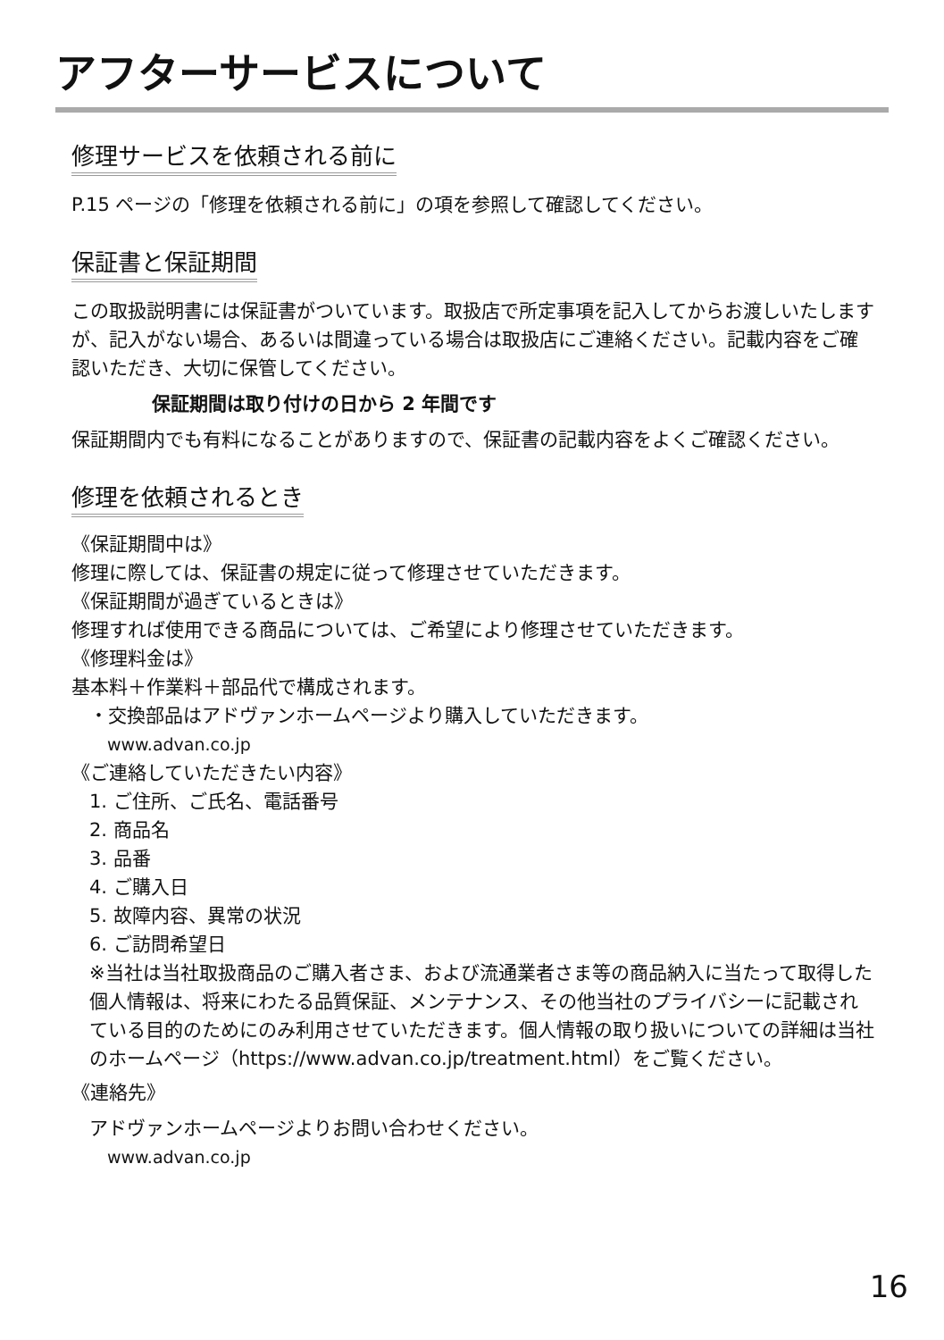アフターサービスについて
修理サービスを依頼される前に
P.15 ページの「修理を依頼される前に」の項を参照して確認してください。
保証書と保証期間
この取扱説明書には保証書がついています。取扱店で所定事項を記入してからお渡しいたしますが、記入がない場合、あるいは間違っている場合は取扱店にご連絡ください。記載内容をご確認いただき、大切に保管してください。
保証期間は取り付けの日から 2 年間です
保証期間内でも有料になることがありますので、保証書の記載内容をよくご確認ください。
修理を依頼されるとき
《保証期間中は》
修理に際しては、保証書の規定に従って修理させていただきます。
《保証期間が過ぎているときは》
修理すれば使用できる商品については、ご希望により修理させていただきます。
《修理料金は》
基本料＋作業料＋部品代で構成されます。
・交換部品はアドヴァンホームページより購入していただきます。
www.advan.co.jp
《ご連絡していただきたい内容》
1. ご住所、ご氏名、電話番号
2. 商品名
3. 品番
4. ご購入日
5. 故障内容、異常の状況
6. ご訪問希望日
※当社は当社取扱商品のご購入者さま、および流通業者さま等の商品納入に当たって取得した個人情報は、将来にわたる品質保証、メンテナンス、その他当社のプライバシーに記載されている目的のためにのみ利用させていただきます。個人情報の取り扱いについての詳細は当社のホームページ（https://www.advan.co.jp/treatment.html）をご覧ください。
《連絡先》
アドヴァンホームページよりお問い合わせください。
www.advan.co.jp
16